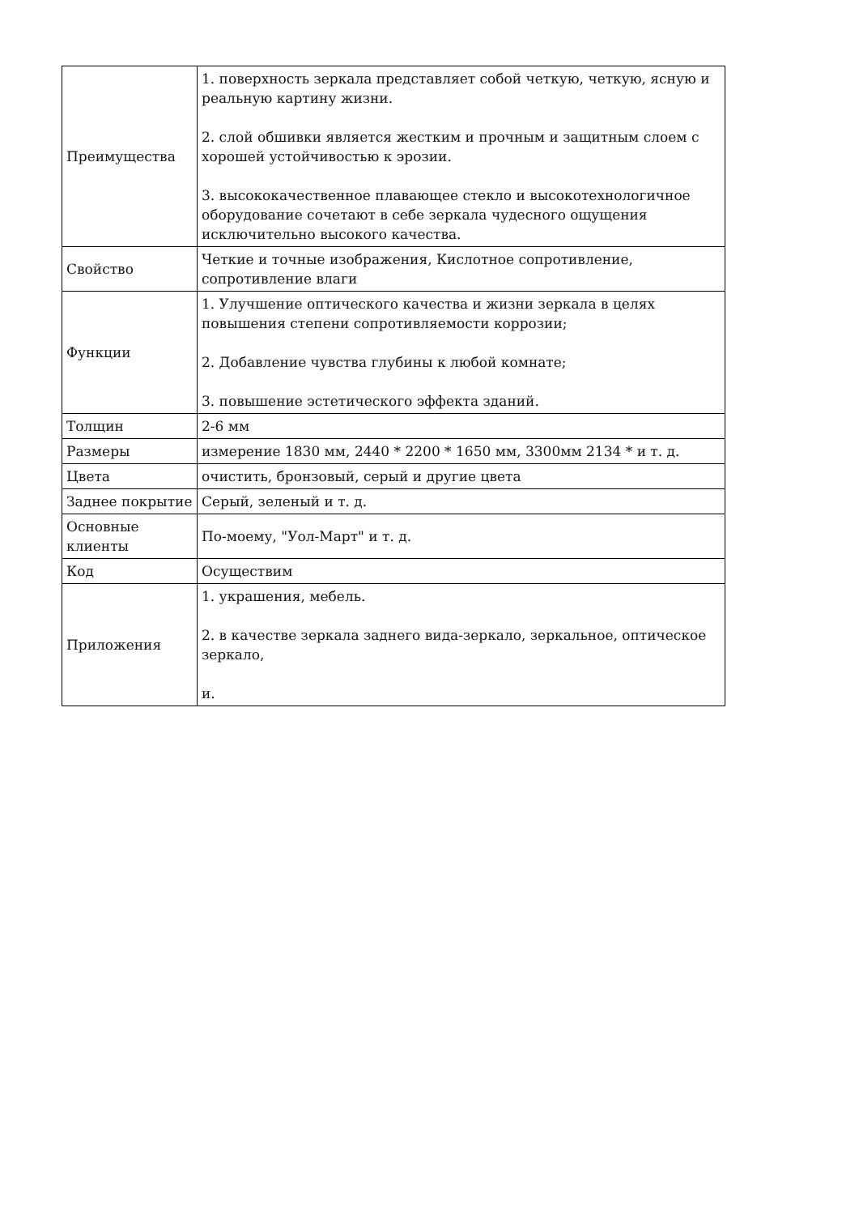| Преимущества | 1. поверхность зеркала представляет собой четкую, четкую, ясную и реальную картину жизни. 2. слой обшивки является жестким и прочным и защитным слоем с хорошей устойчивостью к эрозии. 3. высококачественное плавающее стекло и высокотехнологичное оборудование сочетают в себе зеркала чудесного ощущения исключительно высокого качества. |
| Свойство | Четкие и точные изображения, Кислотное сопротивление, сопротивление влаги |
| Функции | 1. Улучшение оптического качества и жизни зеркала в целях повышения степени сопротивляемости коррозии; 2. Добавление чувства глубины к любой комнате; 3. повышение эстетического эффекта зданий. |
| Толщин | 2-6 мм |
| Размеры | измерение 1830 мм, 2440 * 2200 * 1650 мм, 3300мм 2134 * и т. д. |
| Цвета | очистить, бронзовый, серый и другие цвета |
| Заднее покрытие | Серый, зеленый и т. д. |
| Основные клиенты | По-моему, "Уол-Март" и т. д. |
| Код | Осуществим |
| Приложения | 1. украшения, мебель. 2. в качестве зеркала заднего вида-зеркало, зеркальное, оптическое зеркало, и. |